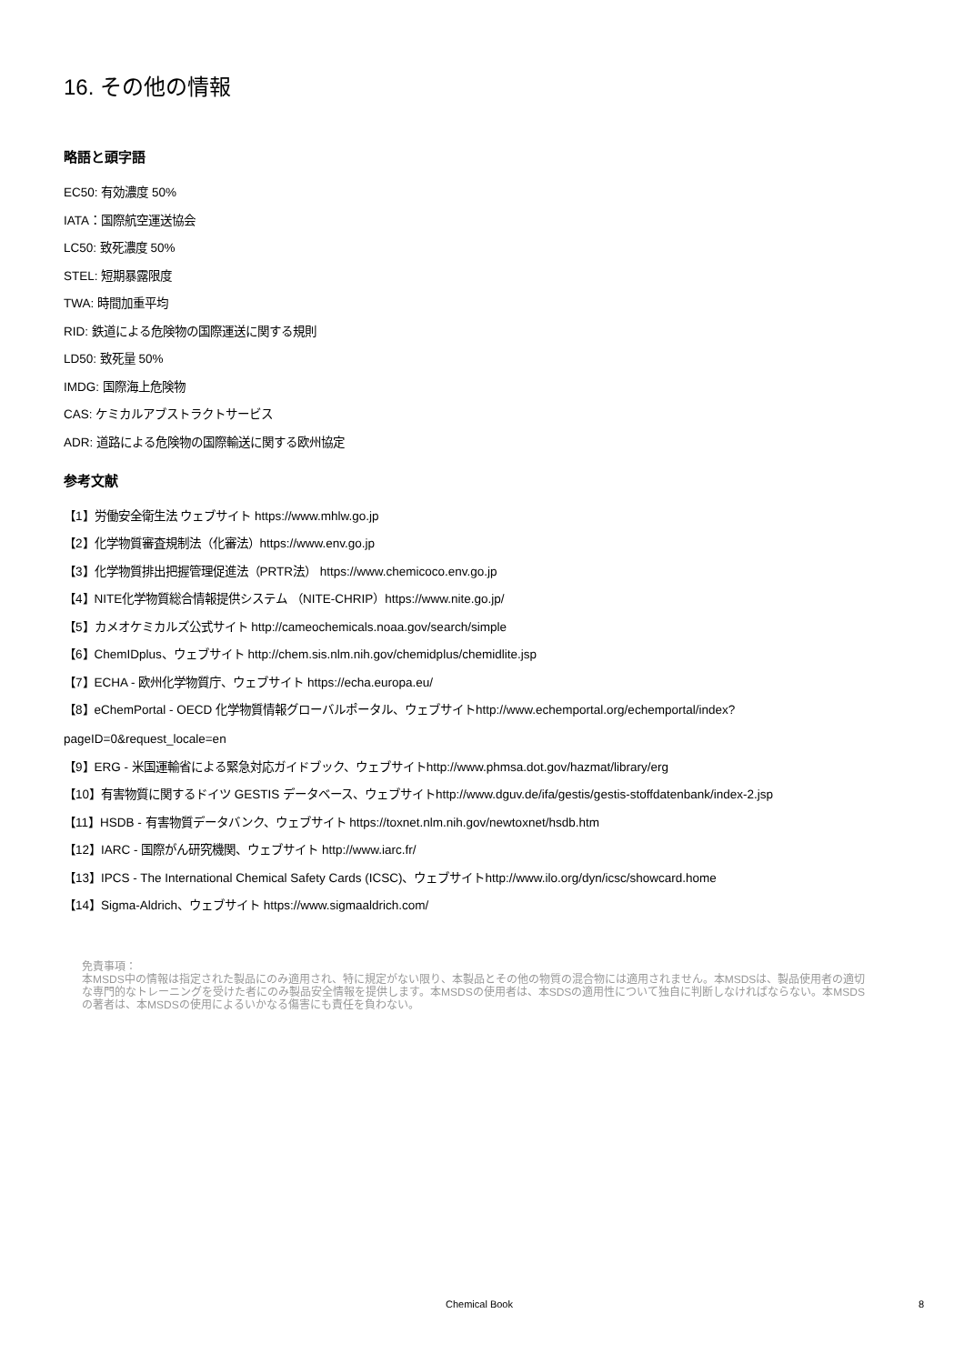16. その他の情報
略語と頭字語
EC50: 有効濃度 50%
IATA：国際航空運送協会
LC50: 致死濃度 50%
STEL: 短期暴露限度
TWA: 時間加重平均
RID: 鉄道による危険物の国際運送に関する規則
LD50: 致死量 50%
IMDG: 国際海上危険物
CAS: ケミカルアブストラクトサービス
ADR: 道路による危険物の国際輸送に関する欧州協定
参考文献
【1】労働安全衛生法 ウェブサイト https://www.mhlw.go.jp
【2】化学物質審査規制法（化審法）https://www.env.go.jp
【3】化学物質排出把握管理促進法（PRTR法） https://www.chemicoco.env.go.jp
【4】NITE化学物質総合情報提供システム （NITE-CHRIP）https://www.nite.go.jp/
【5】カメオケミカルズ公式サイト http://cameochemicals.noaa.gov/search/simple
【6】ChemIDplus、ウェブサイト http://chem.sis.nlm.nih.gov/chemidplus/chemidlite.jsp
【7】ECHA - 欧州化学物質庁、ウェブサイト https://echa.europa.eu/
【8】eChemPortal - OECD 化学物質情報グローバルポータル、ウェブサイトhttp://www.echemportal.org/echemportal/index?
pageID=0&request_locale=en
【9】ERG - 米国運輸省による緊急対応ガイドブック、ウェブサイトhttp://www.phmsa.dot.gov/hazmat/library/erg
【10】有害物質に関するドイツ GESTIS データベース、ウェブサイトhttp://www.dguv.de/ifa/gestis/gestis-stoffdatenbank/index-2.jsp
【11】HSDB - 有害物質データバンク、ウェブサイト https://toxnet.nlm.nih.gov/newtoxnet/hsdb.htm
【12】IARC - 国際がん研究機関、ウェブサイト http://www.iarc.fr/
【13】IPCS - The International Chemical Safety Cards (ICSC)、ウェブサイトhttp://www.ilo.org/dyn/icsc/showcard.home
【14】Sigma-Aldrich、ウェブサイト https://www.sigmaaldrich.com/
免責事項：
本MSDS中の情報は指定された製品にのみ適用され、特に規定がない限り、本製品とその他の物質の混合物には適用されません。本MSDSは、製品使用者の適切な専門的なトレーニングを受けた者にのみ製品安全情報を提供します。本MSDSの使用者は、本SDSの適用性について独自に判断しなければならない。本MSDSの著者は、本MSDSの使用によるいかなる傷害にも責任を負わない。
Chemical Book 8